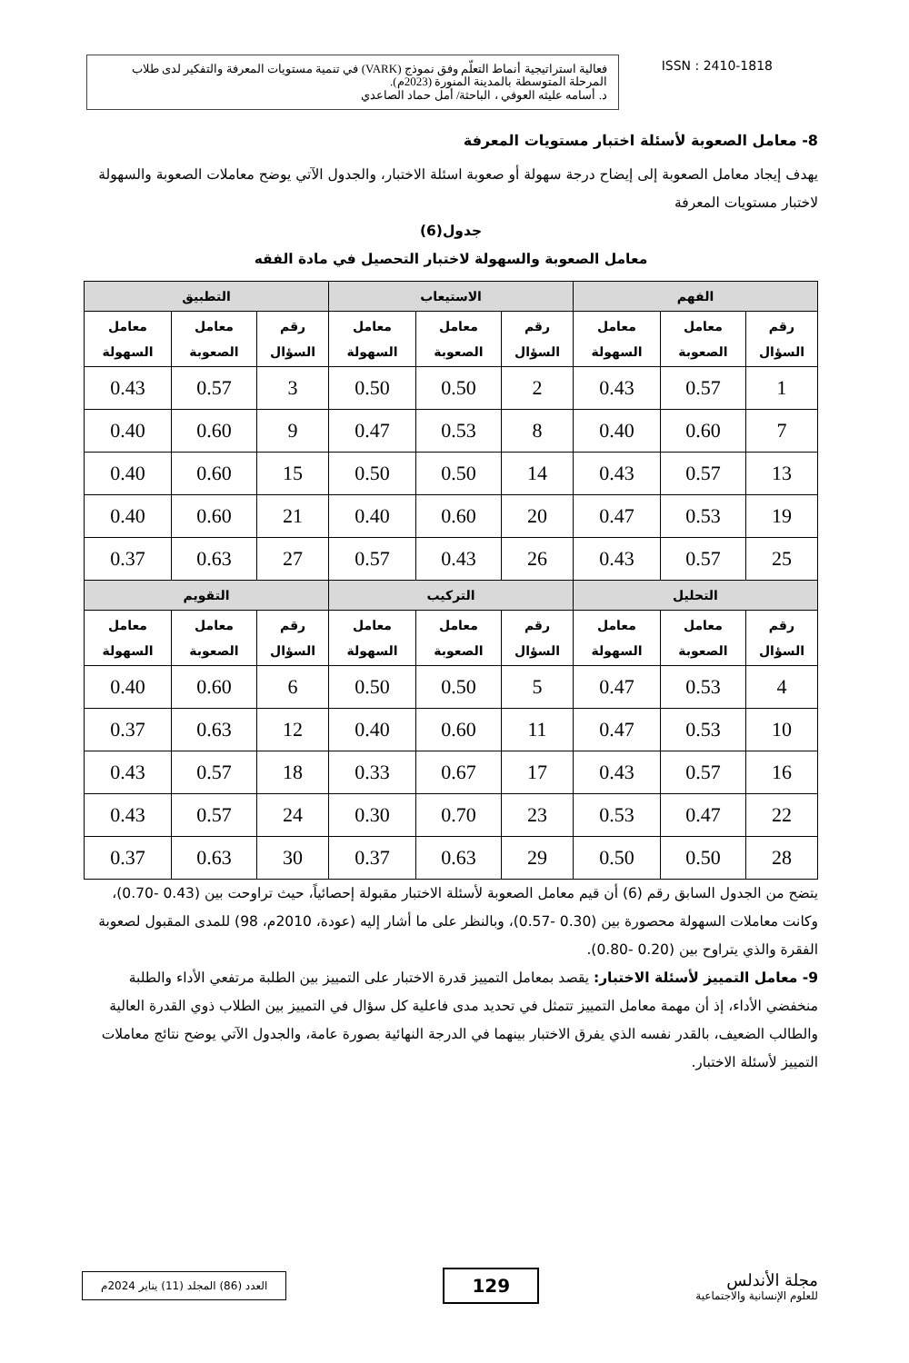فعالية استراتيجية أنماط التعلّم وفق نموذج (VARK) في تنمية مستويات المعرفة والتفكير لدى طلاب المرحلة المتوسطة بالمدينة المنورة (2023م).
د. أسامه عليثه العوفي ، الباحثة/ أمل حماد الصاعدي
ISSN : 2410-1818
8- معامل الصعوبة لأسئلة اختبار مستويات المعرفة
يهدف إيجاد معامل الصعوبة إلى إيضاح درجة سهولة أو صعوبة اسئلة الاختبار، والجدول الآتي يوضح معاملات الصعوبة والسهولة لاختبار مستويات المعرفة
جدول(6)
معامل الصعوبة والسهولة لاختبار التحصيل في مادة الفقه
| الفهم | | | الاستيعاب | | | التطبيق | | |
| --- | --- | --- | --- | --- | --- | --- | --- | --- |
| رقم السؤال | معامل الصعوبة | معامل السهولة | رقم السؤال | معامل الصعوبة | معامل السهولة | رقم السؤال | معامل الصعوبة | معامل السهولة |
| 1 | 0.57 | 0.43 | 2 | 0.50 | 0.50 | 3 | 0.57 | 0.43 |
| 7 | 0.60 | 0.40 | 8 | 0.53 | 0.47 | 9 | 0.60 | 0.40 |
| 13 | 0.57 | 0.43 | 14 | 0.50 | 0.50 | 15 | 0.60 | 0.40 |
| 19 | 0.53 | 0.47 | 20 | 0.60 | 0.40 | 21 | 0.60 | 0.40 |
| 25 | 0.57 | 0.43 | 26 | 0.43 | 0.57 | 27 | 0.63 | 0.37 |
| التحليل | | | التركيب | | | التقويم | | |
| رقم السؤال | معامل الصعوبة | معامل السهولة | رقم السؤال | معامل الصعوبة | معامل السهولة | رقم السؤال | معامل الصعوبة | معامل السهولة |
| 4 | 0.53 | 0.47 | 5 | 0.50 | 0.50 | 6 | 0.60 | 0.40 |
| 10 | 0.53 | 0.47 | 11 | 0.60 | 0.40 | 12 | 0.63 | 0.37 |
| 16 | 0.57 | 0.43 | 17 | 0.67 | 0.33 | 18 | 0.57 | 0.43 |
| 22 | 0.47 | 0.53 | 23 | 0.70 | 0.30 | 24 | 0.57 | 0.43 |
| 28 | 0.50 | 0.50 | 29 | 0.63 | 0.37 | 30 | 0.63 | 0.37 |
يتضح من الجدول السابق رقم (6) أن قيم معامل الصعوبة لأسئلة الاختبار مقبولة إحصائياً، حيث تراوحت بين (0.43 -0.70)، وكانت معاملات السهولة محصورة بين (0.30 -0.57)، وبالنظر على ما أشار إليه (عودة، 2010م، 98) للمدى المقبول لصعوبة الفقرة والذي يتراوح بين (0.20 -0.80).
9- معامل التمييز لأسئلة الاختبار: يقصد بمعامل التمييز قدرة الاختبار على التمييز بين الطلبة مرتفعي الأداء والطلبة منخفضي الأداء، إذ أن مهمة معامل التمييز تتمثل في تحديد مدى فاعلية كل سؤال في التمييز بين الطلاب ذوي القدرة العالية والطالب الضعيف، بالقدر نفسه الذي يفرق الاختبار بينهما في الدرجة النهائية بصورة عامة، والجدول الآتي يوضح نتائج معاملات التمييز لأسئلة الاختبار.
العدد (86) المجلد (11) يناير 2024م
129
مجلة الأندلس
للعلوم الإنسانية والاجتماعية